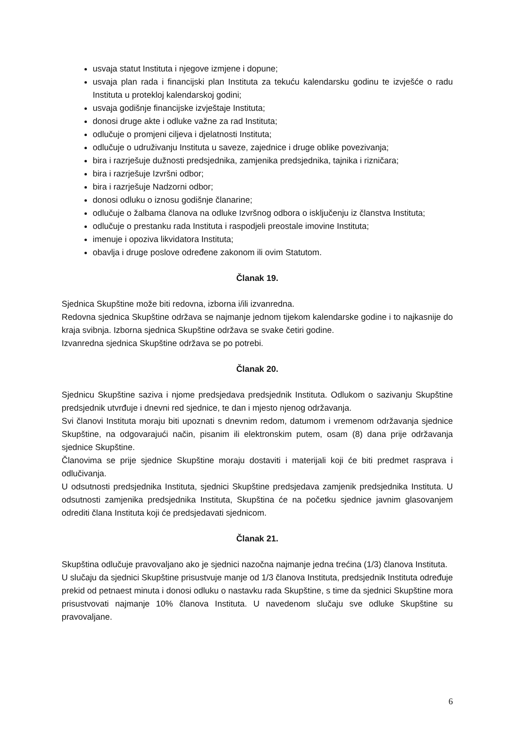usvaja statut Instituta i njegove izmjene i dopune;
usvaja plan rada i financijski plan Instituta za tekuću kalendarsku godinu te izvješće o radu Instituta u protekloj kalendarskoj godini;
usvaja godišnje financijske izvještaje Instituta;
donosi druge akte i odluke važne za rad Instituta;
odlučuje o promjeni ciljeva i djelatnosti Instituta;
odlučuje o udruživanju Instituta u saveze, zajednice i druge oblike povezivanja;
bira i razrješuje dužnosti predsjednika, zamjenika predsjednika, tajnika i rizničara;
bira i razrješuje Izvršni odbor;
bira i razrješuje Nadzorni odbor;
donosi odluku o iznosu godišnje članarine;
odlučuje o žalbama članova na odluke Izvršnog odbora o isključenju iz članstva Instituta;
odlučuje o prestanku rada Instituta i raspodjeli preostale imovine Instituta;
imenuje i opoziva likvidatora Instituta;
obavlja i druge poslove određene zakonom ili ovim Statutom.
Članak 19.
Sjednica Skupštine može biti redovna, izborna i/ili izvanredna.
Redovna sjednica Skupštine održava se najmanje jednom tijekom kalendarske godine i to najkasnije do kraja svibnja. Izborna sjednica Skupštine održava se svake četiri godine.
Izvanredna sjednica Skupštine održava se po potrebi.
Članak 20.
Sjednicu Skupštine saziva i njome predsjedava predsjednik Instituta. Odlukom o sazivanju Skupštine predsjednik utvrđuje i dnevni red sjednice, te dan i mjesto njenog održavanja.
Svi članovi Instituta moraju biti upoznati s dnevnim redom, datumom i vremenom održavanja sjednice Skupštine, na odgovarajući način, pisanim ili elektronskim putem, osam (8) dana prije održavanja sjednice Skupštine.
Članovima se prije sjednice Skupštine moraju dostaviti i materijali koji će biti predmet rasprava i odlučivanja.
U odsutnosti predsjednika Instituta, sjednici Skupštine predsjedava zamjenik predsjednika Instituta. U odsutnosti zamjenika predsjednika Instituta, Skupština će na početku sjednice javnim glasovanjem odrediti člana Instituta koji će predsjedavati sjednicom.
Članak 21.
Skupština odlučuje pravovaljano ako je sjednici nazočna najmanje jedna trećina (1/3) članova Instituta.
U slučaju da sjednici Skupštine prisustvuje manje od 1/3 članova Instituta, predsjednik Instituta određuje prekid od petnaest minuta i donosi odluku o nastavku rada Skupštine, s time da sjednici Skupštine mora prisustvovati najmanje 10% članova Instituta. U navedenom slučaju sve odluke Skupštine su pravovaljane.
6